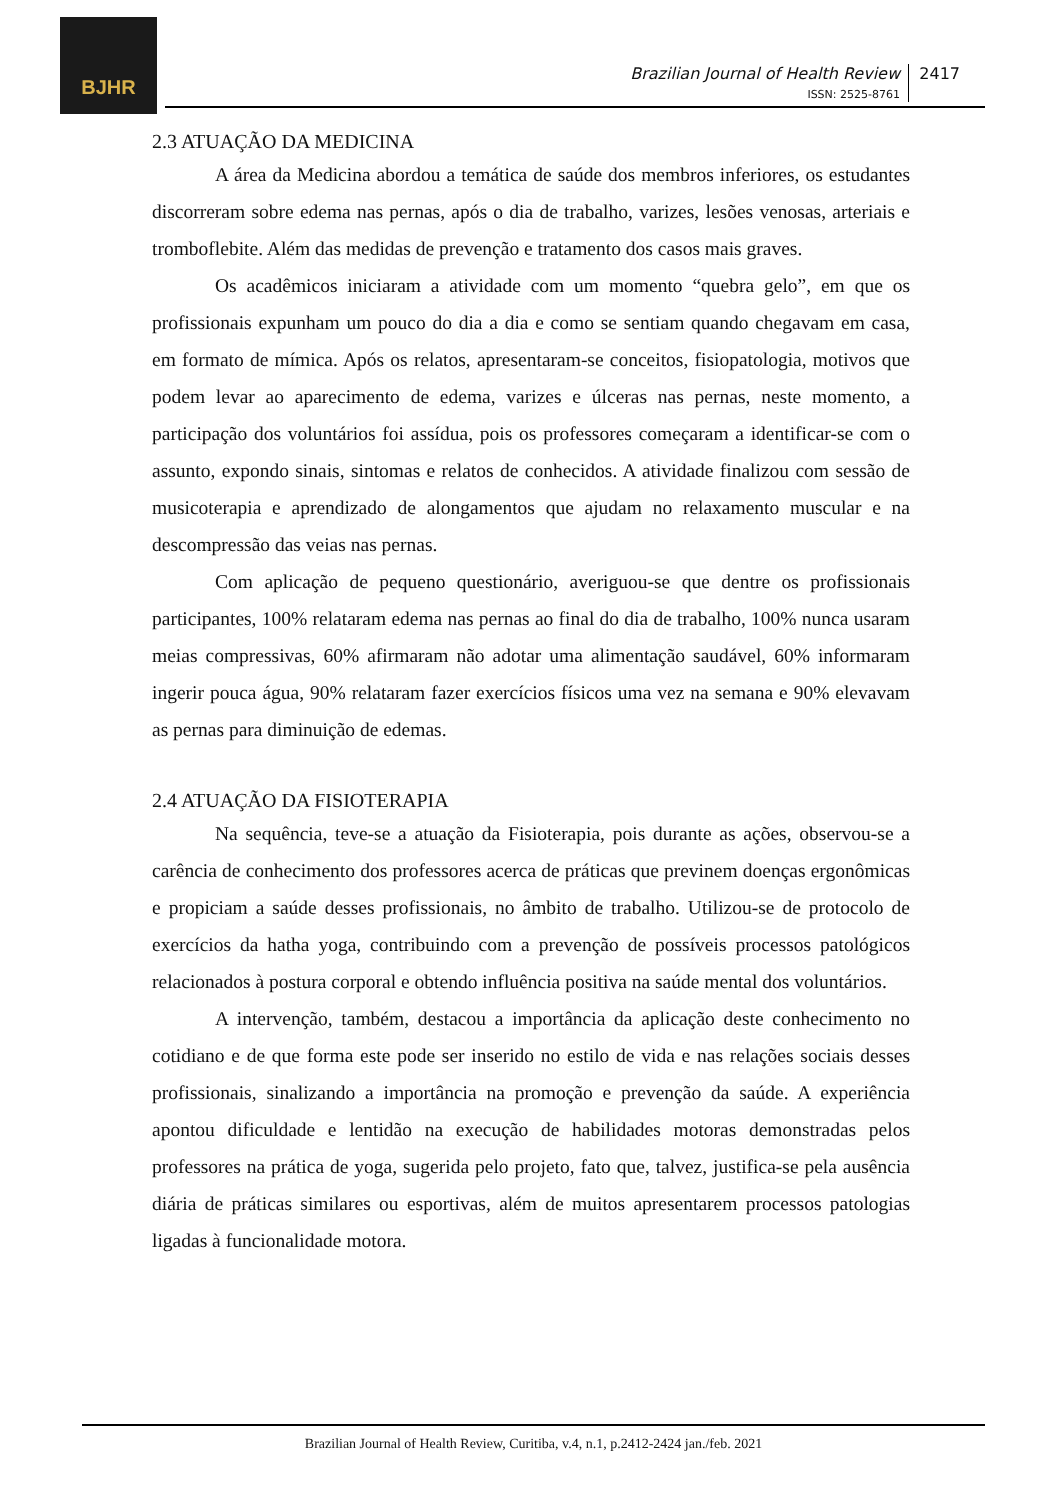BJHR
Brazilian Journal of Health Review
ISSN: 2525-8761
2417
2.3 ATUAÇÃO DA MEDICINA
A área da Medicina abordou a temática de saúde dos membros inferiores, os estudantes discorreram sobre edema nas pernas, após o dia de trabalho, varizes, lesões venosas, arteriais e tromboflebite. Além das medidas de prevenção e tratamento dos casos mais graves.
Os acadêmicos iniciaram a atividade com um momento “quebra gelo”, em que os profissionais expunham um pouco do dia a dia e como se sentiam quando chegavam em casa, em formato de mímica. Após os relatos, apresentaram-se conceitos, fisiopatologia, motivos que podem levar ao aparecimento de edema, varizes e úlceras nas pernas, neste momento, a participação dos voluntários foi assídua, pois os professores começaram a identificar-se com o assunto, expondo sinais, sintomas e relatos de conhecidos. A atividade finalizou com sessão de musicoterapia e aprendizado de alongamentos que ajudam no relaxamento muscular e na descompressão das veias nas pernas.
Com aplicação de pequeno questionário, averiguou-se que dentre os profissionais participantes, 100% relataram edema nas pernas ao final do dia de trabalho, 100% nunca usaram meias compressivas, 60% afirmaram não adotar uma alimentação saudável, 60% informaram ingerir pouca água, 90% relataram fazer exercícios físicos uma vez na semana e 90% elevavam as pernas para diminuição de edemas.
2.4 ATUAÇÃO DA FISIOTERAPIA
Na sequência, teve-se a atuação da Fisioterapia, pois durante as ações, observou-se a carência de conhecimento dos professores acerca de práticas que previnem doenças ergonômicas e propiciam a saúde desses profissionais, no âmbito de trabalho. Utilizou-se de protocolo de exercícios da hatha yoga, contribuindo com a prevenção de possíveis processos patológicos relacionados à postura corporal e obtendo influência positiva na saúde mental dos voluntários.
A intervenção, também, destacou a importância da aplicação deste conhecimento no cotidiano e de que forma este pode ser inserido no estilo de vida e nas relações sociais desses profissionais, sinalizando a importância na promoção e prevenção da saúde. A experiência apontou dificuldade e lentidão na execução de habilidades motoras demonstradas pelos professores na prática de yoga, sugerida pelo projeto, fato que, talvez, justifica-se pela ausência diária de práticas similares ou esportivas, além de muitos apresentarem processos patologias ligadas à funcionalidade motora.
Brazilian Journal of Health Review, Curitiba, v.4, n.1, p.2412-2424 jan./feb. 2021